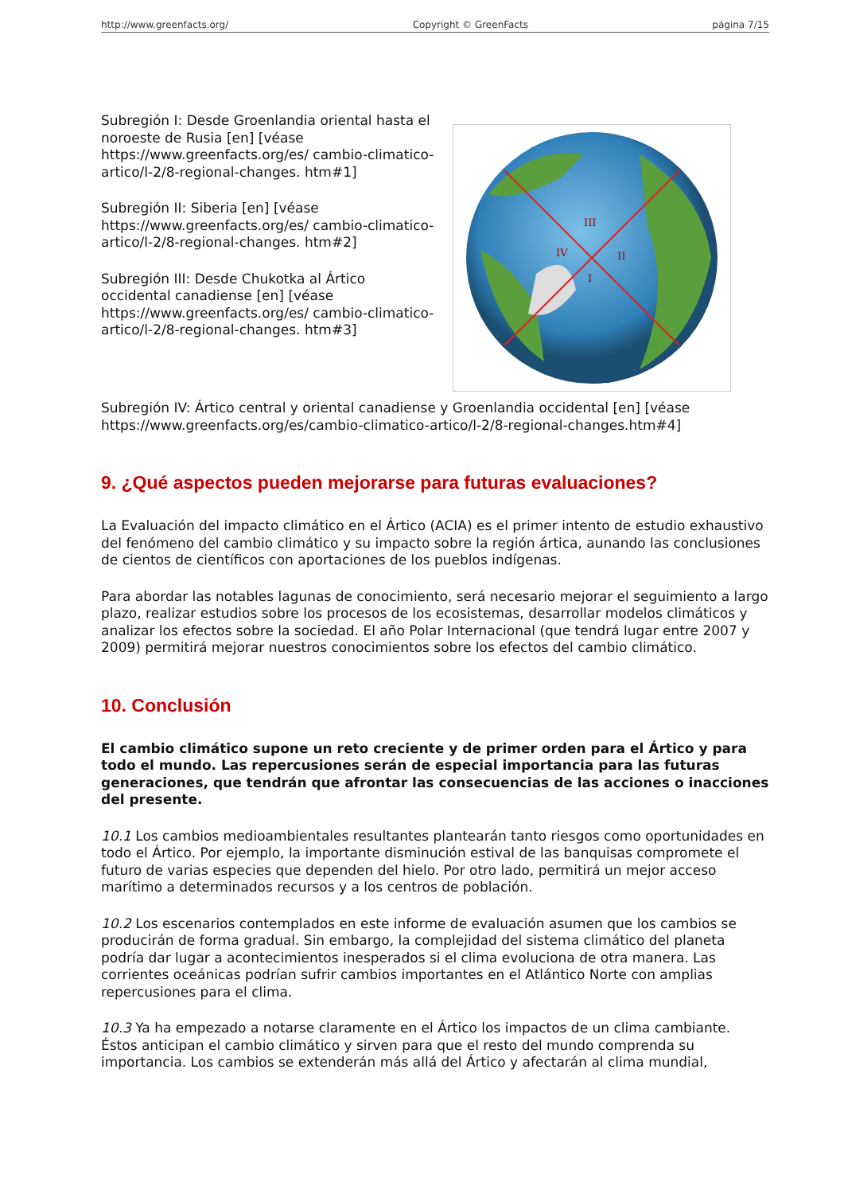http://www.greenfacts.org/ Copyright © GreenFacts página 7/15
Subregión I: Desde Groenlandia oriental hasta el noroeste de Rusia [en] [véase https://www.greenfacts.org/es/ cambio-climatico-artico/l-2/8-regional-changes. htm#1]
Subregión II: Siberia [en] [véase https://www.greenfacts.org/es/ cambio-climatico-artico/l-2/8-regional-changes. htm#2]
Subregión III: Desde Chukotka al Ártico occidental canadiense [en] [véase https://www.greenfacts.org/es/ cambio-climatico-artico/l-2/8-regional-changes. htm#3]
III
II
IV
I
Subregión IV: Ártico central y oriental canadiense y Groenlandia occidental [en] [véase https://www.greenfacts.org/es/cambio-climatico-artico/l-2/8-regional-changes.htm#4]
9. ¿Qué aspectos pueden mejorarse para futuras evaluaciones?
La Evaluación del impacto climático en el Ártico (ACIA) es el primer intento de estudio exhaustivo del fenómeno del cambio climático y su impacto sobre la región ártica, aunando las conclusiones de cientos de científicos con aportaciones de los pueblos indígenas.
Para abordar las notables lagunas de conocimiento, será necesario mejorar el seguimiento a largo plazo, realizar estudios sobre los procesos de los ecosistemas, desarrollar modelos climáticos y analizar los efectos sobre la sociedad. El año Polar Internacional (que tendrá lugar entre 2007 y 2009) permitirá mejorar nuestros conocimientos sobre los efectos del cambio climático.
10. Conclusión
El cambio climático supone un reto creciente y de primer orden para el Ártico y para todo el mundo. Las repercusiones serán de especial importancia para las futuras generaciones, que tendrán que afrontar las consecuencias de las acciones o inacciones del presente.
10.1 Los cambios medioambientales resultantes plantearán tanto riesgos como oportunidades en todo el Ártico. Por ejemplo, la importante disminución estival de las banquisas compromete el futuro de varias especies que dependen del hielo. Por otro lado, permitirá un mejor acceso marítimo a determinados recursos y a los centros de población.
10.2 Los escenarios contemplados en este informe de evaluación asumen que los cambios se producirán de forma gradual. Sin embargo, la complejidad del sistema climático del planeta podría dar lugar a acontecimientos inesperados si el clima evoluciona de otra manera. Las corrientes oceánicas podrían sufrir cambios importantes en el Atlántico Norte con amplias repercusiones para el clima.
10.3 Ya ha empezado a notarse claramente en el Ártico los impactos de un clima cambiante. Éstos anticipan el cambio climático y sirven para que el resto del mundo comprenda su importancia. Los cambios se extenderán más allá del Ártico y afectarán al clima mundial,